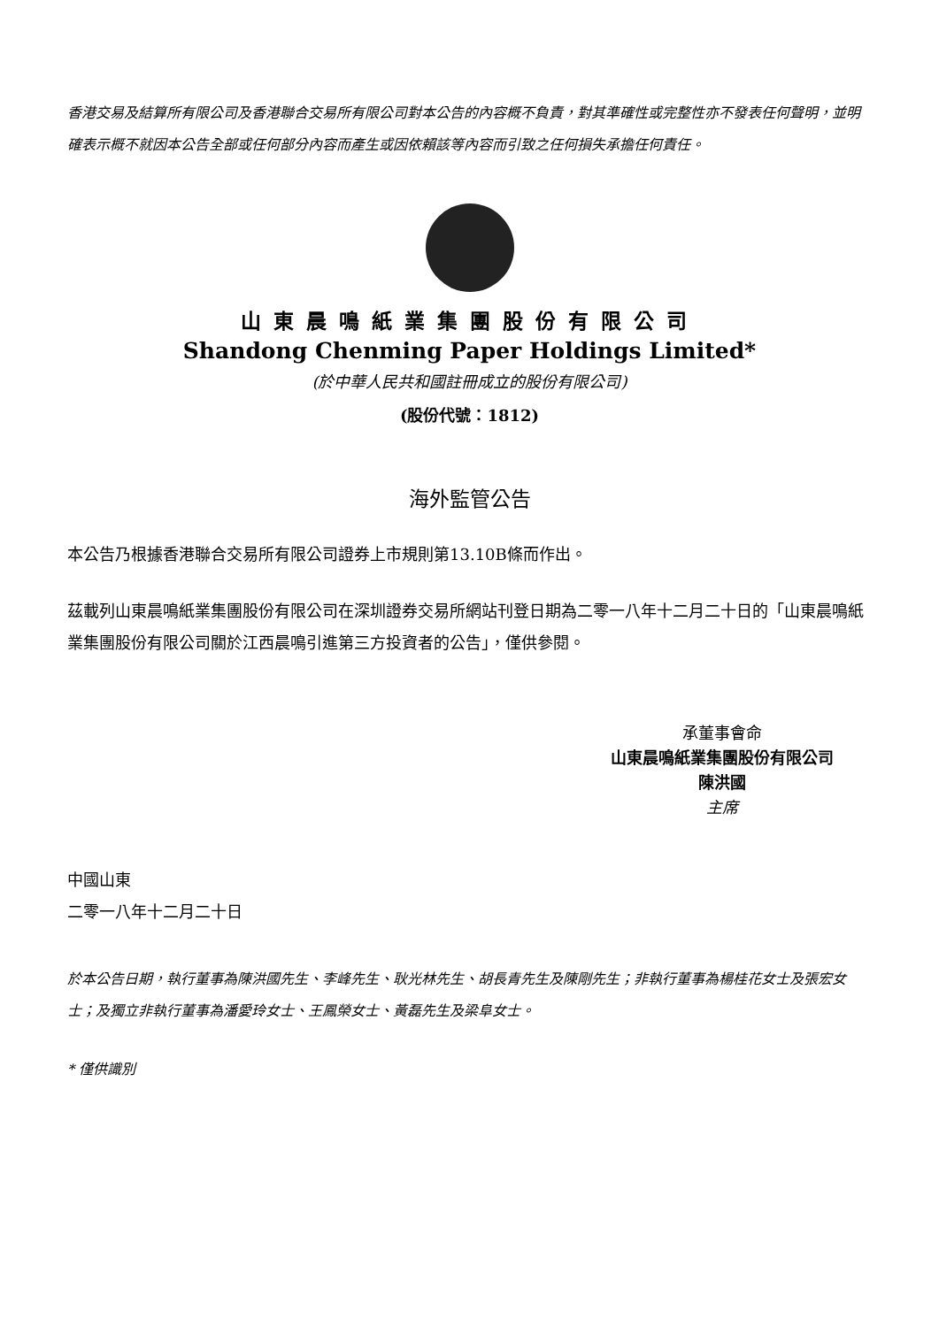香港交易及結算所有限公司及香港聯合交易所有限公司對本公告的內容概不負責，對其準確性或完整性亦不發表任何聲明，並明確表示概不就因本公告全部或任何部分內容而產生或因依賴該等內容而引致之任何損失承擔任何責任。
山東晨鳴紙業集團股份有限公司
Shandong Chenming Paper Holdings Limited*
(於中華人民共和國註冊成立的股份有限公司)
(股份代號：1812)
海外監管公告
本公告乃根據香港聯合交易所有限公司證券上市規則第13.10B條而作出。
茲載列山東晨鳴紙業集團股份有限公司在深圳證券交易所網站刊登日期為二零一八年十二月二十日的「山東晨鳴紙業集團股份有限公司關於江西晨鳴引進第三方投資者的公告」，僅供參閱。
承董事會命
山東晨鳴紙業集團股份有限公司
陳洪國
主席
中國山東
二零一八年十二月二十日
於本公告日期，執行董事為陳洪國先生、李峰先生、耿光林先生、胡長青先生及陳剛先生；非執行董事為楊桂花女士及張宏女士；及獨立非執行董事為潘愛玲女士、王鳳榮女士、黃磊先生及梁阜女士。
* 僅供識別